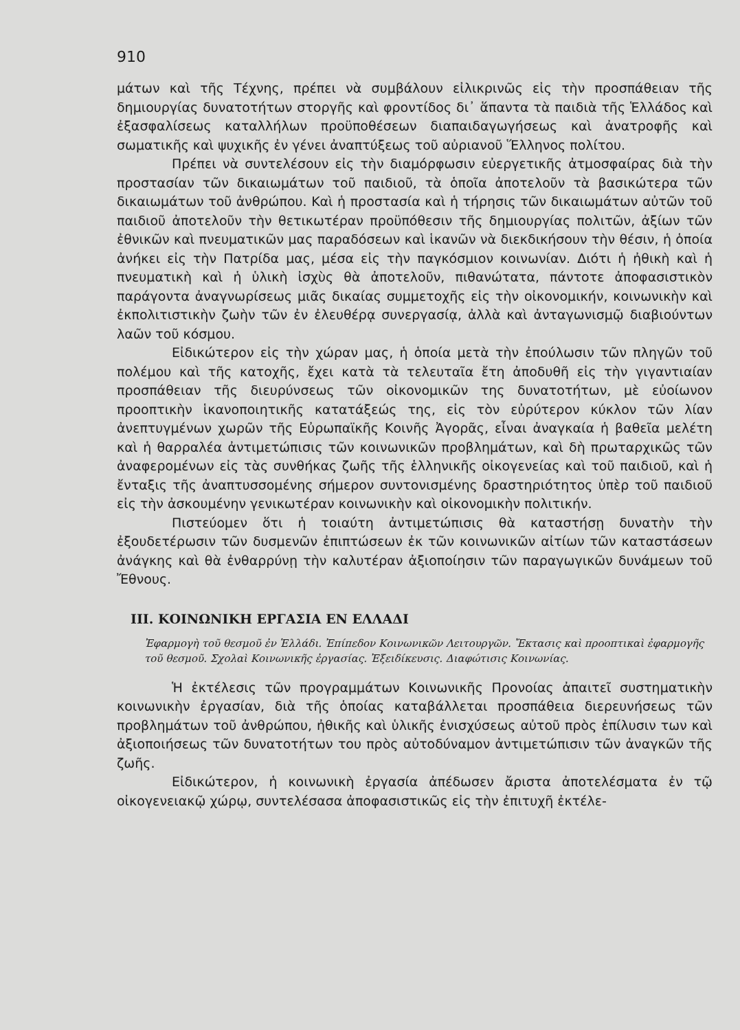910
μάτων καὶ τῆς Τέχνης, πρέπει νὰ συμβάλουν εἰλικρινῶς εἰς τὴν προσπάθειαν τῆς δημιουργίας δυνατοτήτων στοργῆς καὶ φροντίδος δι᾽ ἅπαντα τὰ παιδιὰ τῆς Ἑλλάδος καὶ ἐξασφαλίσεως καταλλήλων προϋποθέσεων διαπαιδαγωγήσεως καὶ ἀνατροφῆς καὶ σωματικῆς καὶ ψυχικῆς ἐν γένει ἀναπτύξεως τοῦ αὐριανοῦ Ἕλληνος πολίτου.
Πρέπει νὰ συντελέσουν εἰς τὴν διαμόρφωσιν εὐεργετικῆς ἀτμοσφαίρας διὰ τὴν προστασίαν τῶν δικαιωμάτων τοῦ παιδιοῦ, τὰ ὁποῖα ἀποτελοῦν τὰ βασικώτερα τῶν δικαιωμάτων τοῦ ἀνθρώπου. Καὶ ἡ προστασία καὶ ἡ τήρησις τῶν δικαιωμάτων αὐτῶν τοῦ παιδιοῦ ἀποτελοῦν τὴν θετικωτέραν προϋπόθεσιν τῆς δημιουργίας πολιτῶν, ἀξίων τῶν ἐθνικῶν καὶ πνευματικῶν μας παραδόσεων καὶ ἱκανῶν νὰ διεκδικήσουν τὴν θέσιν, ἡ ὁποία ἀνήκει εἰς τὴν Πατρίδα μας, μέσα εἰς τὴν παγκόσμιον κοινωνίαν. Διότι ἡ ἠθικὴ καὶ ἡ πνευματικὴ καὶ ἡ ὑλικὴ ἰσχὺς θὰ ἀποτελοῦν, πιθανώτατα, πάντοτε ἀποφασιστικὸν παράγοντα ἀναγνωρίσεως μιᾶς δικαίας συμμετοχῆς εἰς τὴν οἰκονομικήν, κοινωνικὴν καὶ ἐκπολιτιστικὴν ζωὴν τῶν ἐν ἐλευθέρᾳ συνεργασίᾳ, ἀλλὰ καὶ ἀνταγωνισμῷ διαβιούντων λαῶν τοῦ κόσμου.
Εἰδικώτερον εἰς τὴν χώραν μας, ἡ ὁποία μετὰ τὴν ἐπούλωσιν τῶν πληγῶν τοῦ πολέμου καὶ τῆς κατοχῆς, ἔχει κατὰ τὰ τελευταῖα ἔτη ἀποδυθῆ εἰς τὴν γιγαντιαίαν προσπάθειαν τῆς διευρύνσεως τῶν οἰκονομικῶν της δυνατοτήτων, μὲ εὐοίωνον προοπτικὴν ἱκανοποιητικῆς κατατάξεώς της, εἰς τὸν εὐρύτερον κύκλον τῶν λίαν ἀνεπτυγμένων χωρῶν τῆς Εὐρωπαϊκῆς Κοινῆς Ἀγορᾶς, εἶναι ἀναγκαία ἡ βαθεῖα μελέτη καὶ ἡ θαρραλέα ἀντιμετώπισις τῶν κοινωνικῶν προβλημάτων, καὶ δὴ πρωταρχικῶς τῶν ἀναφερομένων εἰς τὰς συνθήκας ζωῆς τῆς ἑλληνικῆς οἰκογενείας καὶ τοῦ παιδιοῦ, καὶ ἡ ἔνταξις τῆς ἀναπτυσσομένης σήμερον συντονισμένης δραστηριότητος ὑπὲρ τοῦ παιδιοῦ εἰς τὴν ἀσκουμένην γενικωτέραν κοινωνικὴν καὶ οἰκονομικὴν πολιτικήν.
Πιστεύομεν ὅτι ἡ τοιαύτη ἀντιμετώπισις θὰ καταστήσῃ δυνατὴν τὴν ἐξουδετέρωσιν τῶν δυσμενῶν ἐπιπτώσεων ἐκ τῶν κοινωνικῶν αἰτίων τῶν καταστάσεων ἀνάγκης καὶ θὰ ἐνθαρρύνῃ τὴν καλυτέραν ἀξιοποίησιν τῶν παραγωγικῶν δυνάμεων τοῦ Ἔθνους.
ΙΙΙ. ΚΟΙΝΩΝΙΚΗ ΕΡΓΑΣΙΑ ΕΝ ΕΛΛΑΔΙ
Ἐφαρμογὴ τοῦ θεσμοῦ ἐν Ἑλλάδι. Ἐπίπεδον Κοινωνικῶν Λειτουργῶν. Ἔκτασις καὶ προοπτικαὶ ἐφαρμογῆς τοῦ θεσμοῦ. Σχολαὶ Κοινωνικῆς ἐργασίας. Ἐξειδίκευσις. Διαφώτισις Κοινωνίας.
Ἡ ἐκτέλεσις τῶν προγραμμάτων Κοινωνικῆς Προνοίας ἀπαιτεῖ συστηματικὴν κοινωνικὴν ἐργασίαν, διὰ τῆς ὁποίας καταβάλλεται προσπάθεια διερευνήσεως τῶν προβλημάτων τοῦ ἀνθρώπου, ἠθικῆς καὶ ὑλικῆς ἐνισχύσεως αὐτοῦ πρὸς ἐπίλυσιν των καὶ ἀξιοποιήσεως τῶν δυνατοτήτων του πρὸς αὐτοδύναμον ἀντιμετώπισιν τῶν ἀναγκῶν τῆς ζωῆς.
Εἰδικώτερον, ἡ κοινωνικὴ ἐργασία ἀπέδωσεν ἄριστα ἀποτελέσματα ἐν τῷ οἰκογενειακῷ χώρῳ, συντελέσασα ἀποφασιστικῶς εἰς τὴν ἐπιτυχῆ ἐκτέλε-